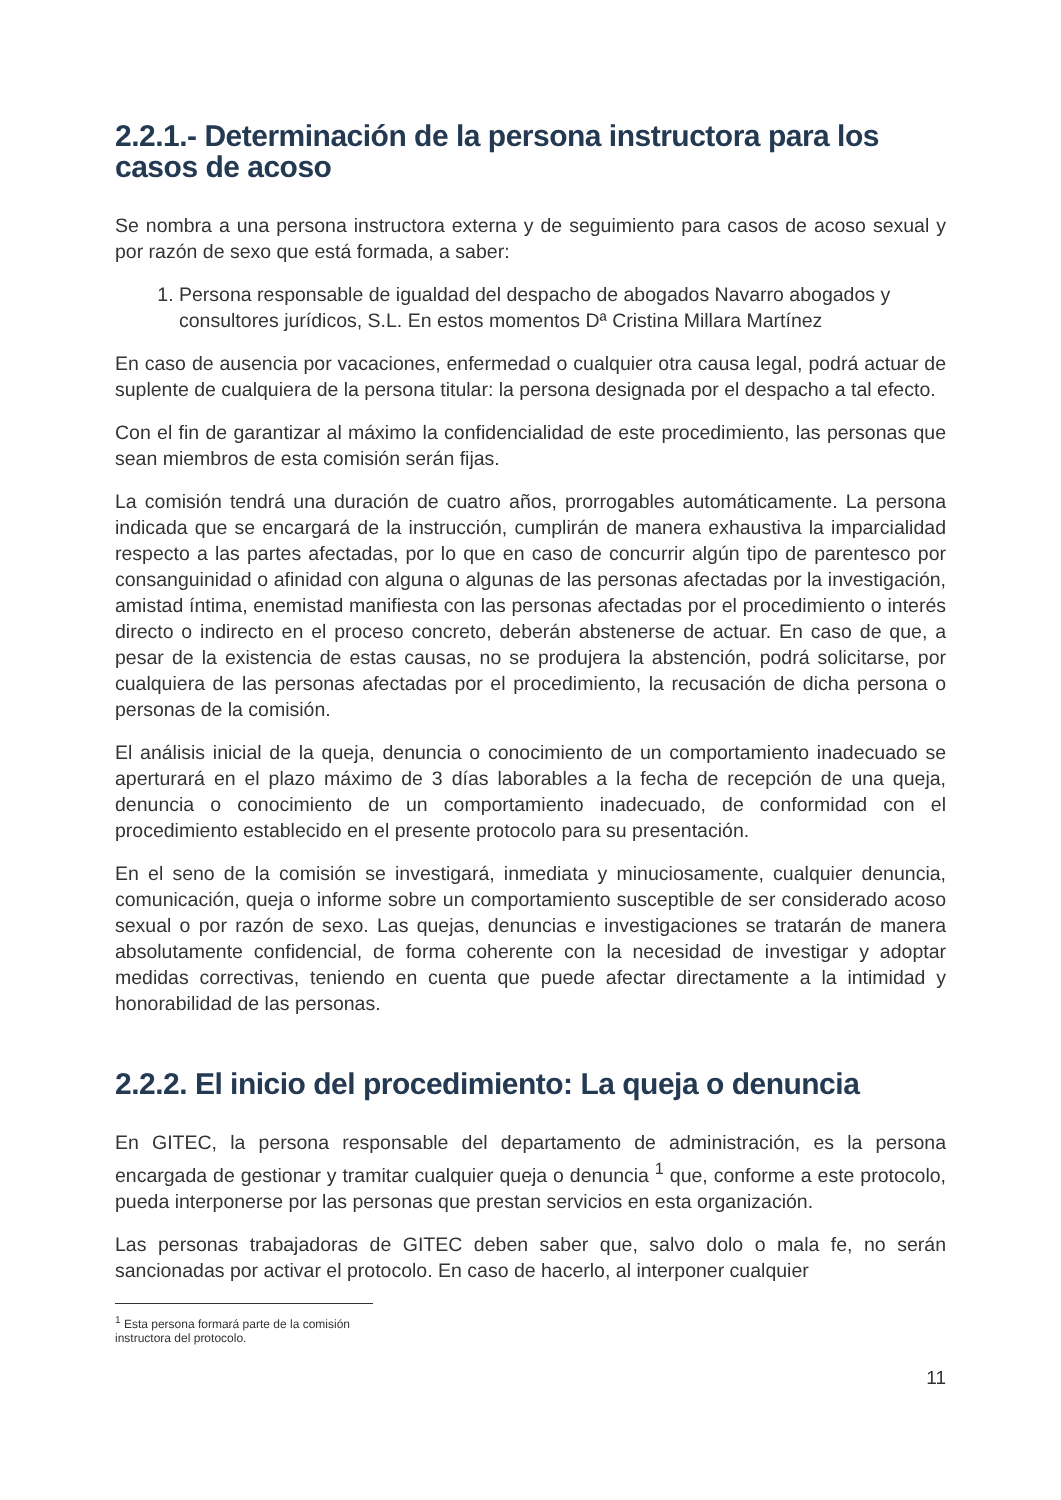2.2.1.- Determinación de la persona instructora para los casos de acoso
Se nombra a una persona instructora externa y de seguimiento para casos de acoso sexual y por razón de sexo que está formada, a saber:
1. Persona responsable de igualdad del despacho de abogados Navarro abogados y consultores jurídicos, S.L. En estos momentos Dª Cristina Millara Martínez
En caso de ausencia por vacaciones, enfermedad o cualquier otra causa legal, podrá actuar de suplente de cualquiera de la persona titular: la persona designada por el despacho a tal efecto.
Con el fin de garantizar al máximo la confidencialidad de este procedimiento, las personas que sean miembros de esta comisión serán fijas.
La comisión tendrá una duración de cuatro años, prorrogables automáticamente. La persona indicada que se encargará de la instrucción, cumplirán de manera exhaustiva la imparcialidad respecto a las partes afectadas, por lo que en caso de concurrir algún tipo de parentesco por consanguinidad o afinidad con alguna o algunas de las personas afectadas por la investigación, amistad íntima, enemistad manifiesta con las personas afectadas por el procedimiento o interés directo o indirecto en el proceso concreto, deberán abstenerse de actuar. En caso de que, a pesar de la existencia de estas causas, no se produjera la abstención, podrá solicitarse, por cualquiera de las personas afectadas por el procedimiento, la recusación de dicha persona o personas de la comisión.
El análisis inicial de la queja, denuncia o conocimiento de un comportamiento inadecuado se aperturará en el plazo máximo de 3 días laborables a la fecha de recepción de una queja, denuncia o conocimiento de un comportamiento inadecuado, de conformidad con el procedimiento establecido en el presente protocolo para su presentación.
En el seno de la comisión se investigará, inmediata y minuciosamente, cualquier denuncia, comunicación, queja o informe sobre un comportamiento susceptible de ser considerado acoso sexual o por razón de sexo. Las quejas, denuncias e investigaciones se tratarán de manera absolutamente confidencial, de forma coherente con la necesidad de investigar y adoptar medidas correctivas, teniendo en cuenta que puede afectar directamente a la intimidad y honorabilidad de las personas.
2.2.2. El inicio del procedimiento: La queja o denuncia
En GITEC, la persona responsable del departamento de administración, es la persona encargada de gestionar y tramitar cualquier queja o denuncia <sup>1</sup> que, conforme a este protocolo, pueda interponerse por las personas que prestan servicios en esta organización.
Las personas trabajadoras de GITEC deben saber que, salvo dolo o mala fe, no serán sancionadas por activar el protocolo. En caso de hacerlo, al interponer cualquier
<sup>1</sup> Esta persona formará parte de la comisión instructora del protocolo.
11